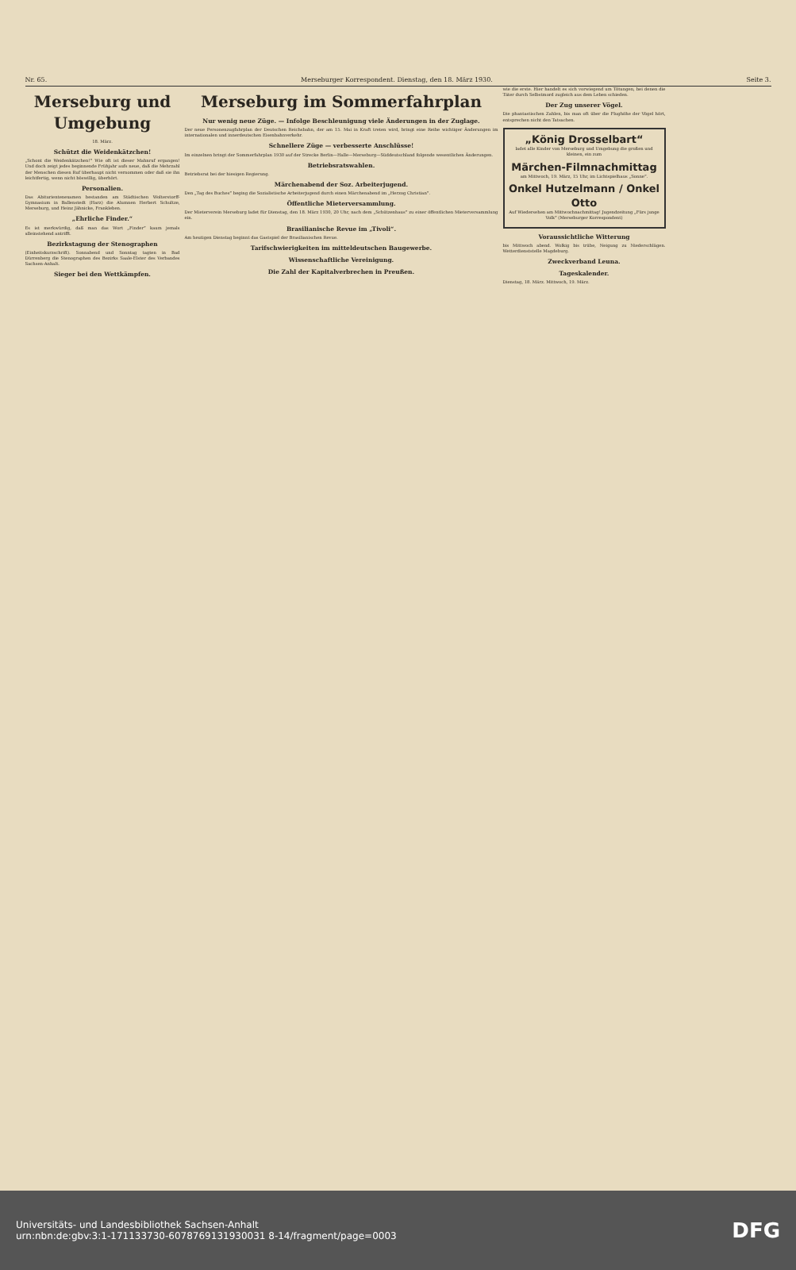Nr. 65. Merseburger Korrespondent. Dienstag, den 18. März 1930. Seite 3.
Merseburg und Umgebung
18. März.
Schützt die Weidenkätzchen!
„Schont die Weidenkätzchen!“ Wie oft ist dieser Mahnruf ergangen! Und doch zeigt jedes beginnende Frühjahr aufs neue, daß die Mehrzahl der Menschen diesen Ruf überhaupt nicht vernommen oder daß sie ihn leichtfertig, wenn nicht böswillig, überhört.
Personalien.
Das Abiturientenexamen bestanden am Städtischen Wolterstorff-Gymnasium in Ballenstedt (Harz) die Alumnen Herbert Schultze, Merseburg, und Heinz Jähnicke, Frankleben.
„Ehrliche Finder.“
Es ist merkwürdig, daß man das Wort „Finder“ kaum jemals alleinstehend antrifft.
Bezirkstagung der Stenographen
(Einheitskurzschrift). Sonnabend und Sonntag tagten in Bad Dürrenberg die Stenographen des Bezirks Saale-Elster des Verbandes Sachsen-Anhalt.
Sieger bei den Wettkämpfen.
Merseburg im Sommerfahrplan
Nur wenig neue Züge. — Infolge Beschleunigung viele Änderungen in der Zuglage.
Der neue Personenzugfahrplan der Deutschen Reichsbahn, der am 15. Mai in Kraft treten wird, bringt eine Reihe wichtiger Änderungen im internationalen und innerdeutschen Eisenbahnverkehr.
Schnellere Züge — verbesserte Anschlüsse!
Im einzelnen bringt der Sommerfahrplan 1930 auf der Strecke Berlin—Halle—Merseburg—Süddeutschland folgende wesentlichen Änderungen.
Betriebsratswahlen.
Betriebsrat bei der hiesigen Regierung.
Märchenabend der Soz. Arbeiterjugend.
Den „Tag des Buches“ beging die Sozialistische Arbeiterjugend durch einen Märchenabend im „Herzog Christian“.
Öffentliche Mieterversammlung.
Der Mieterverein Merseburg ladet für Dienstag, den 18. März 1930, 20 Uhr, nach dem „Schützenhaus“ zu einer öffentlichen Mieterversammlung ein.
Brasilianische Revue im „Tivoli“.
Am heutigen Dienstag beginnt das Gastspiel der Brasilianischen Revue.
Tarifschwierigkeiten im mitteldeutschen Baugewerbe.
Wissenschaftliche Vereinigung.
Die Zahl der Kapitalverbrechen in Preußen.
wie die erste. Hier handelt es sich vorwiegend um Tötungen, bei denen die Täter durch Selbstmord zugleich aus dem Leben schieden.
Der Zug unserer Vögel.
Die phantastischen Zahlen, bis man oft über die Flughöhe der Vögel hört, entsprechen nicht den Tatsachen.
„König Drosselbart“
ladet alle Kinder von Merseburg und Umgebung die großen und kleinen, ein zum
Märchen-Filmnachmittag
am Mittwoch, 19. März, 15 Uhr, im Lichtspielhaus „Sonne“.
Onkel Hutzelmann / Onkel Otto
Auf Wiedersehen am Mittwochnachmittag! Jugendzeitung „Fürs junge Volk“ (Merseburger Korrespondent)
Voraussichtliche Witterung
bis Mittwoch abend. Wolkig bis trübe, Neigung zu Niederschlägen. Wetterdienststelle Magdeburg.
Zweckverband Leuna.
Tageskalender.
Dienstag, 18. März. Mittwoch, 19. März.
Universitäts- und Landesbibliothek Sachsen-Anhalt
urn:nbn:de:gbv:3:1-171133730-6078769131930031 8-14/fragment/page=0003
DFG